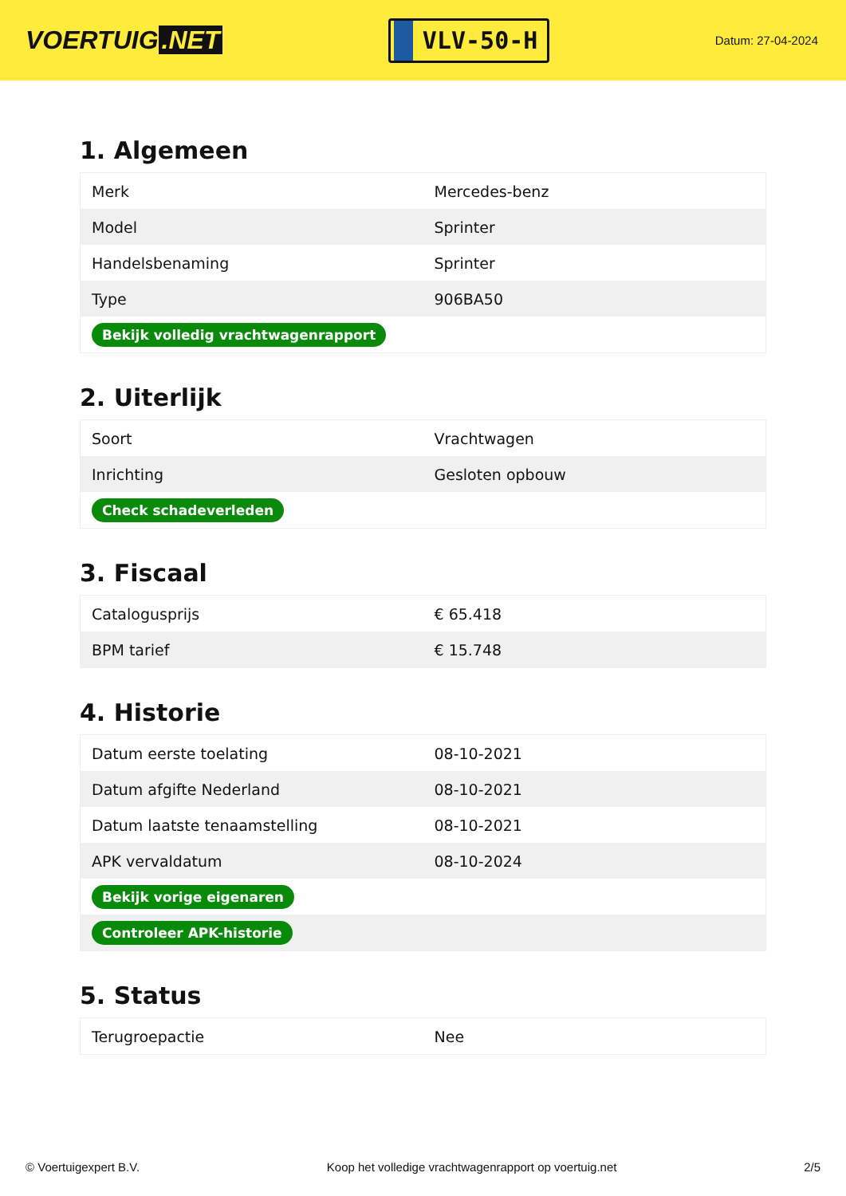VOERTUIG.NET
VLV-50-H
Datum: 27-04-2024
1. Algemeen
| Merk | Mercedes-benz |
| Model | Sprinter |
| Handelsbenaming | Sprinter |
| Type | 906BA50 |
| Bekijk volledig vrachtwagenrapport | |
2. Uiterlijk
| Soort | Vrachtwagen |
| Inrichting | Gesloten opbouw |
| Check schadeverleden | |
3. Fiscaal
| Catalogusprijs | € 65.418 |
| BPM tarief | € 15.748 |
4. Historie
| Datum eerste toelating | 08-10-2021 |
| Datum afgifte Nederland | 08-10-2021 |
| Datum laatste tenaamstelling | 08-10-2021 |
| APK vervaldatum | 08-10-2024 |
| Bekijk vorige eigenaren | |
| Controleer APK-historie | |
5. Status
| Terugroepactie | Nee |
© Voertuigexpert B.V. Koop het volledige vrachtwagenrapport op voertuig.net 2/5